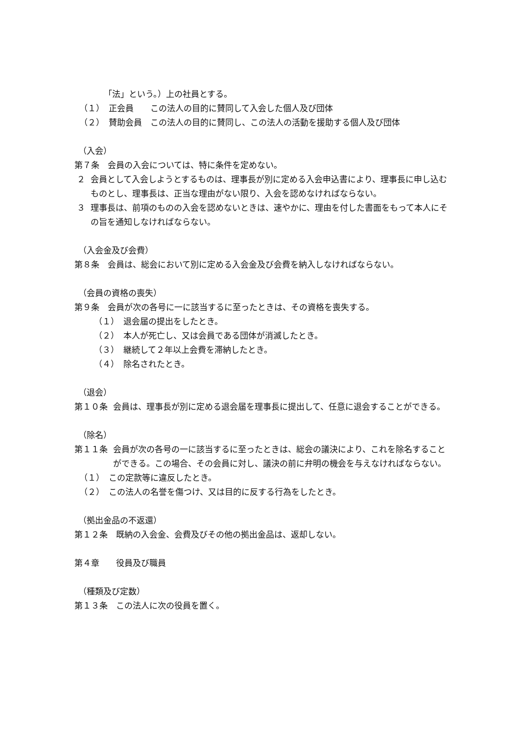「法」という。）上の社員とする。
（１）　正会員　　この法人の目的に賛同して入会した個人及び団体
（２）　賛助会員　この法人の目的に賛同し、この法人の活動を援助する個人及び団体
（入会）
第７条　会員の入会については、特に条件を定めない。
２ 会員として入会しようとするものは、理事長が別に定める入会申込書により、理事長に申し込むものとし、理事長は、正当な理由がない限り、入会を認めなければならない。
３ 理事長は、前項のものの入会を認めないときは、速やかに、理由を付した書面をもって本人にその旨を通知しなければならない。
（入会金及び会費）
第８条　会員は、総会において別に定める入会金及び会費を納入しなければならない。
（会員の資格の喪失）
第９条　会員が次の各号に一に該当するに至ったときは、その資格を喪失する。
（１）　退会届の提出をしたとき。
（２）　本人が死亡し、又は会員である団体が消滅したとき。
（３）　継続して２年以上会費を滞納したとき。
（４）　除名されたとき。
（退会）
第１０条 会員は、理事長が別に定める退会届を理事長に提出して、任意に退会することができる。
（除名）
第１１条 会員が次の各号の一に該当するに至ったときは、総会の議決により、これを除名することができる。この場合、その会員に対し、議決の前に弁明の機会を与えなければならない。
（１）　この定款等に違反したとき。
（２）　この法人の名誉を傷つけ、又は目的に反する行為をしたとき。
（拠出金品の不返還）
第１２条　既納の入会金、会費及びその他の拠出金品は、返却しない。
第４章　　役員及び職員
（種類及び定数）
第１３条　この法人に次の役員を置く。